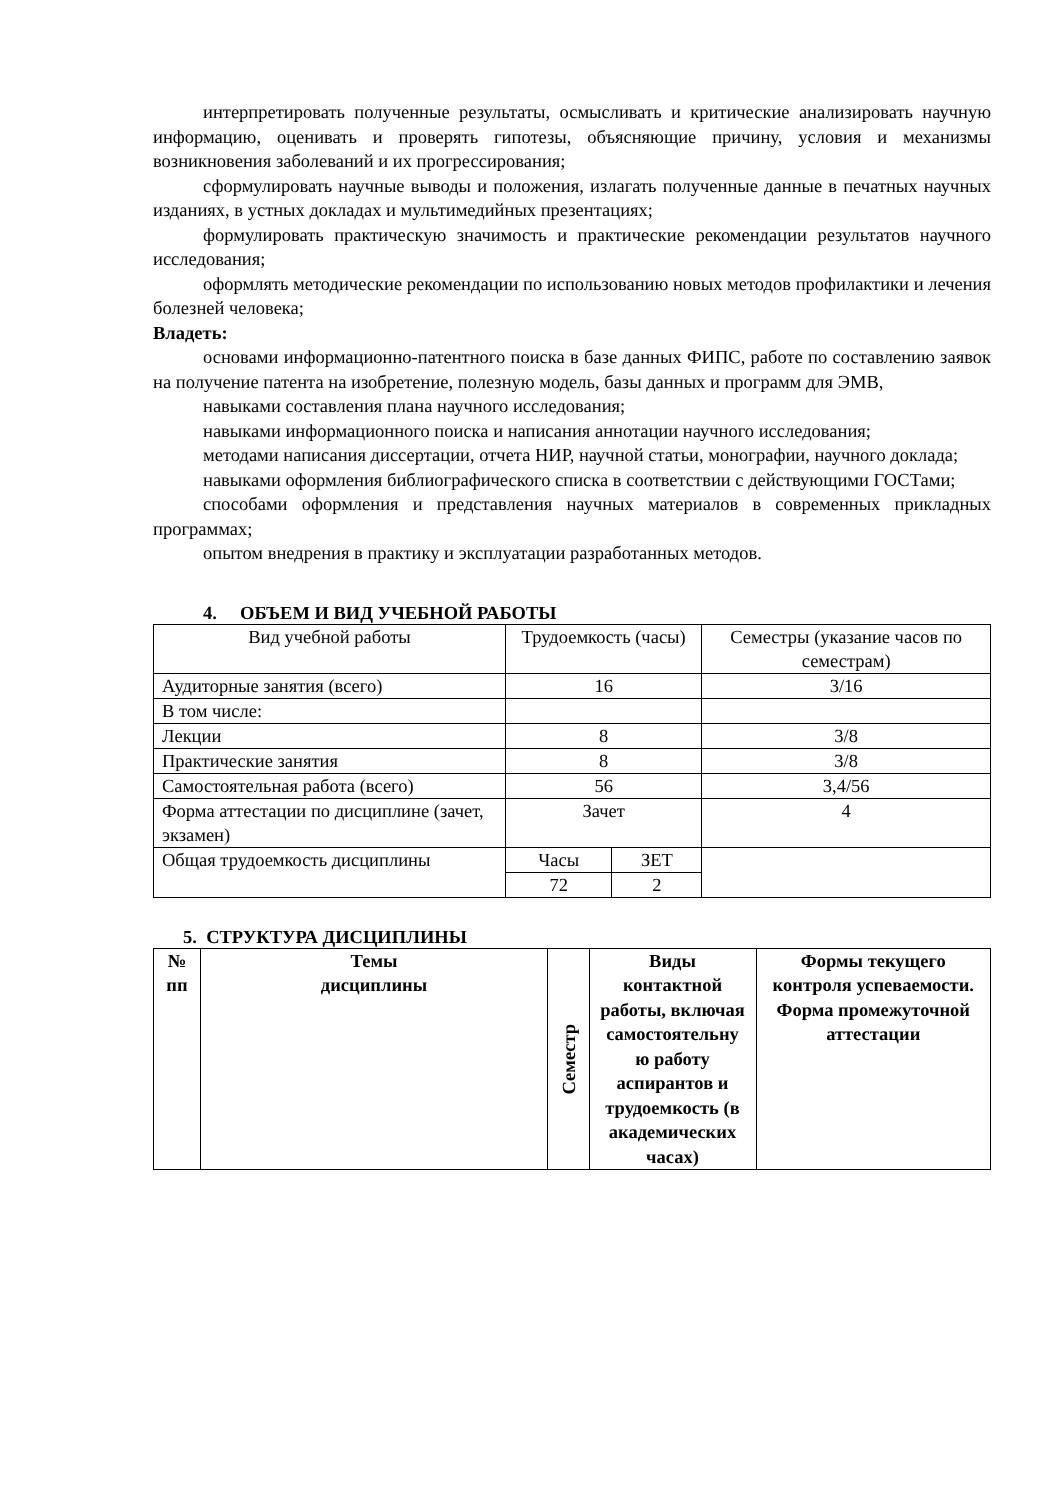интерпретировать полученные результаты, осмысливать и критические анализировать научную информацию, оценивать и проверять гипотезы, объясняющие причину, условия и механизмы возникновения заболеваний и их прогрессирования;
сформулировать научные выводы и положения, излагать полученные данные в печатных научных изданиях, в устных докладах и мультимедийных презентациях;
формулировать практическую значимость и практические рекомендации результатов научного исследования;
оформлять методические рекомендации по использованию новых методов профилактики и лечения болезней человека;
Владеть:
основами информационно-патентного поиска в базе данных ФИПС, работе по составлению заявок на получение патента на изобретение, полезную модель, базы данных и программ для ЭМВ,
навыками составления плана научного исследования;
навыками информационного поиска и написания аннотации научного исследования;
методами написания диссертации, отчета НИР, научной статьи, монографии, научного доклада;
навыками оформления библиографического списка в соответствии с действующими ГОСТами;
способами оформления и представления научных материалов в современных прикладных программах;
опытом внедрения в практику и эксплуатации разработанных методов.
4. ОБЪЕМ И ВИД УЧЕБНОЙ РАБОТЫ
| Вид учебной работы | Трудоемкость (часы) | | Семестры (указание часов по семестрам) |
| Аудиторные занятия (всего) | 16 | | 3/16 |
| В том числе: | | | |
| Лекции | 8 | | 3/8 |
| Практические занятия | 8 | | 3/8 |
| Самостоятельная работа (всего) | 56 | | 3,4/56 |
| Форма аттестации по дисциплине (зачет, экзамен) | Зачет | | 4 |
| Общая трудоемкость дисциплины | Часы | ЗЕТ | |
| | 72 | 2 | |
5. СТРУКТУРА ДИСЦИПЛИНЫ
| № пп | Темы дисциплины | Семестр | Виды контактной работы, включая самостоятельну ю работу аспирантов и трудоемкость (в академических часах) | Формы текущего контроля успеваемости. Форма промежуточной аттестации |
| --- | --- | --- | --- | --- |